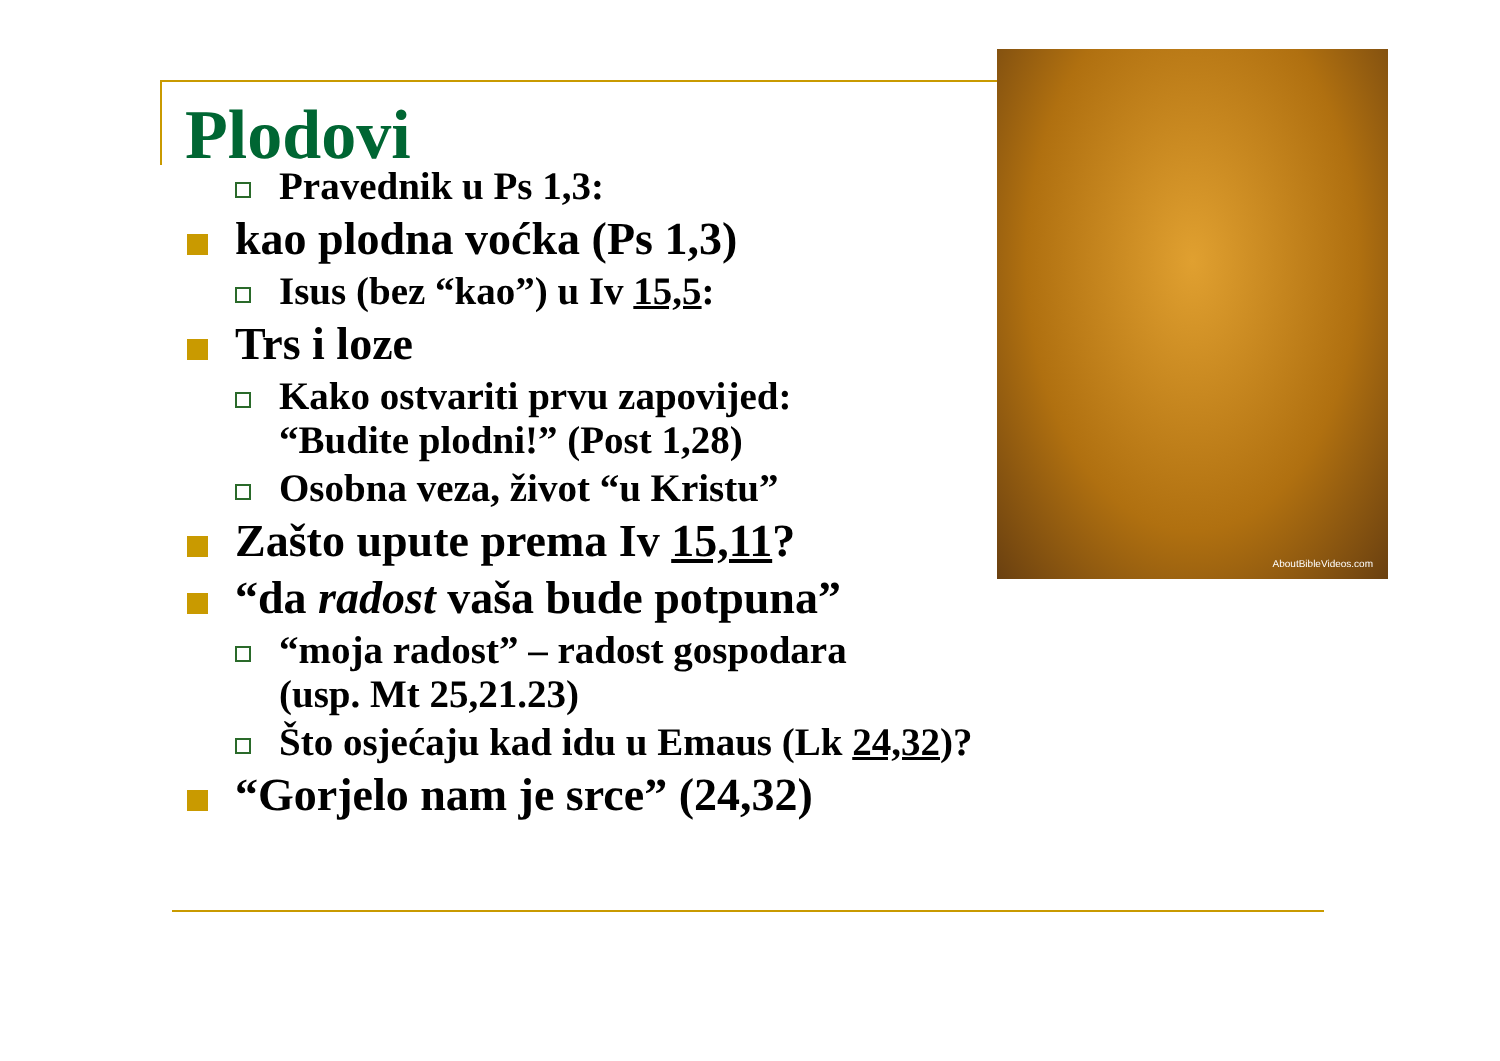AboutBibleVideos.com
Plodovi
Pravednik u Ps 1,3:
kao plodna voćka (Ps 1,3)
Isus (bez “kao”) u Iv 15,5:
Trs i loze
Kako ostvariti prvu zapovijed:
“Budite plodni!” (Post 1,28)
Osobna veza, život “u Kristu”
Zašto upute prema Iv 15,11?
“da radost vaša bude potpuna”
“moja radost” – radost gospodara
(usp. Mt 25,21.23)
Što osjećaju kad idu u Emaus (Lk 24,32)?
“Gorjelo nam je srce” (24,32)